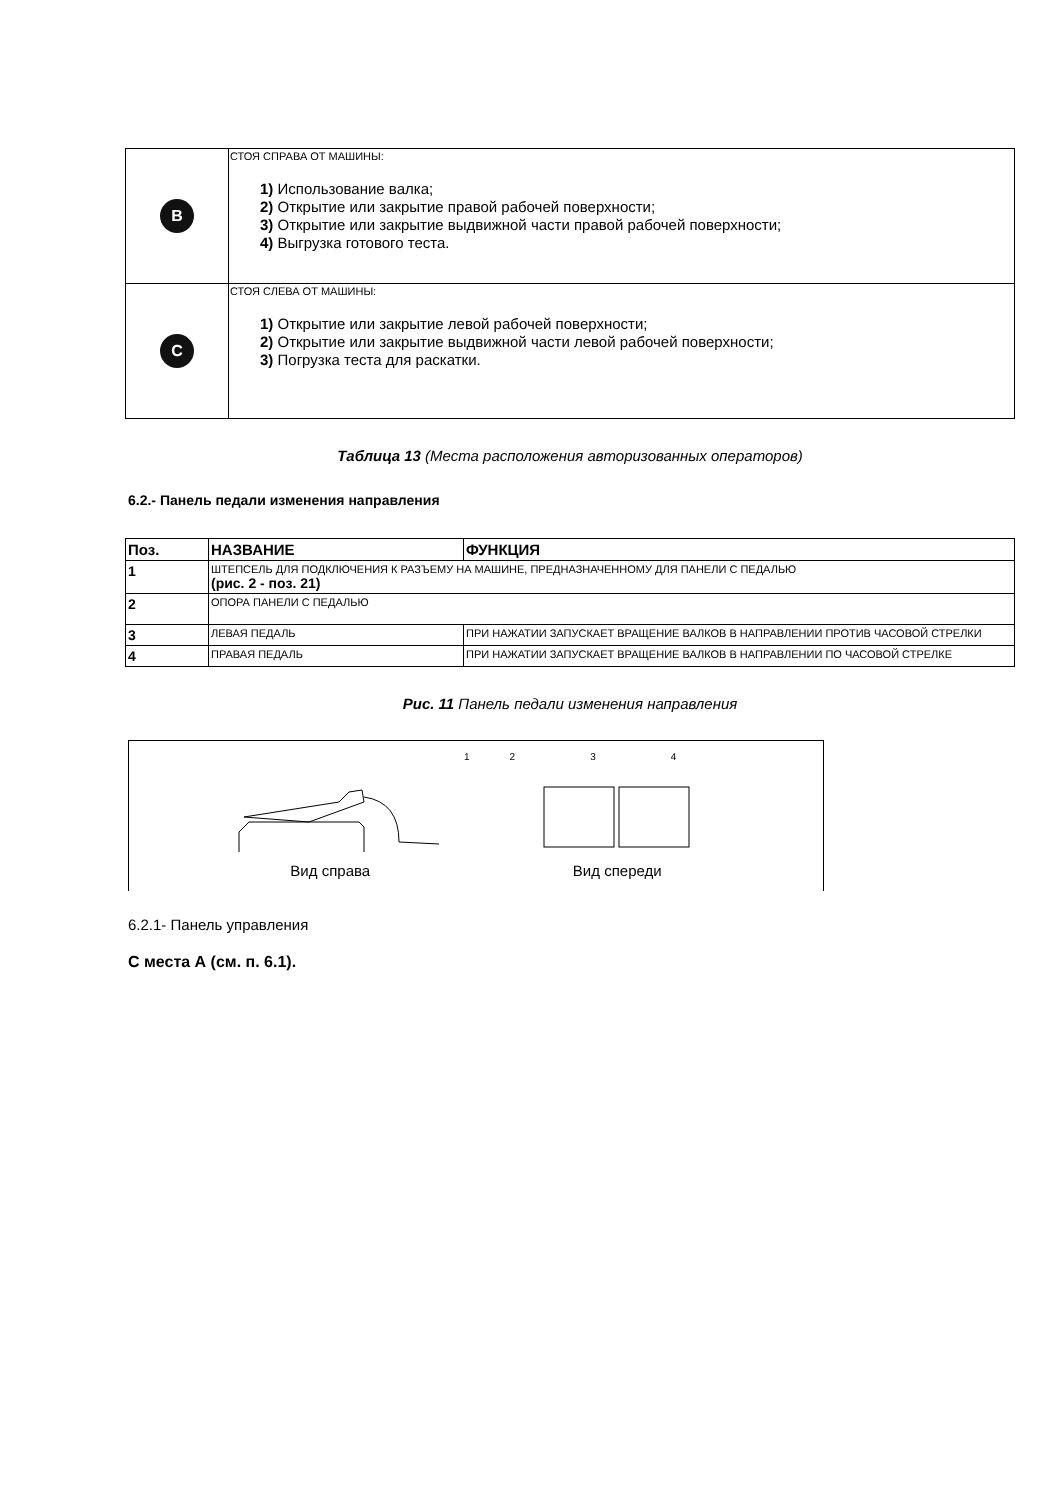| B | СТОЯ СПРАВА ОТ МАШИНЫ: 1) Использование валка; 2) Открытие или закрытие правой рабочей поверхности; 3) Открытие или закрытие выдвижной части правой рабочей поверхности; 4) Выгрузка готового теста. |
| C | СТОЯ СЛЕВА ОТ МАШИНЫ: 1) Открытие или закрытие левой рабочей поверхности; 2) Открытие или закрытие выдвижной части левой рабочей поверхности; 3) Погрузка теста для раскатки. |
Таблица 13 (Места расположения авторизованных операторов)
6.2.- Панель педали изменения направления
| Поз. | НАЗВАНИЕ | ФУНКЦИЯ |
| --- | --- | --- |
| 1 | ШТЕПСЕЛЬ ДЛЯ ПОДКЛЮЧЕНИЯ К РАЗЪЕМУ НА МАШИНЕ, ПРЕДНАЗНАЧЕННОМУ ДЛЯ ПАНЕЛИ С ПЕДАЛЬЮ (рис. 2 - поз. 21) | |
| 2 | ОПОРА ПАНЕЛИ С ПЕДАЛЬЮ | |
| 3 | ЛЕВАЯ ПЕДАЛЬ | ПРИ НАЖАТИИ ЗАПУСКАЕТ ВРАЩЕНИЕ ВАЛКОВ В НАПРАВЛЕНИИ ПРОТИВ ЧАСОВОЙ СТРЕЛКИ |
| 4 | ПРАВАЯ ПЕДАЛЬ | ПРИ НАЖАТИИ ЗАПУСКАЕТ ВРАЩЕНИЕ ВАЛКОВ В НАПРАВЛЕНИИ ПО ЧАСОВОЙ СТРЕЛКЕ |
Рис. 11 Панель педали изменения направления
1234
Вид справа Вид спереди
6.2.1- Панель управления
С места А (см. п. 6.1).